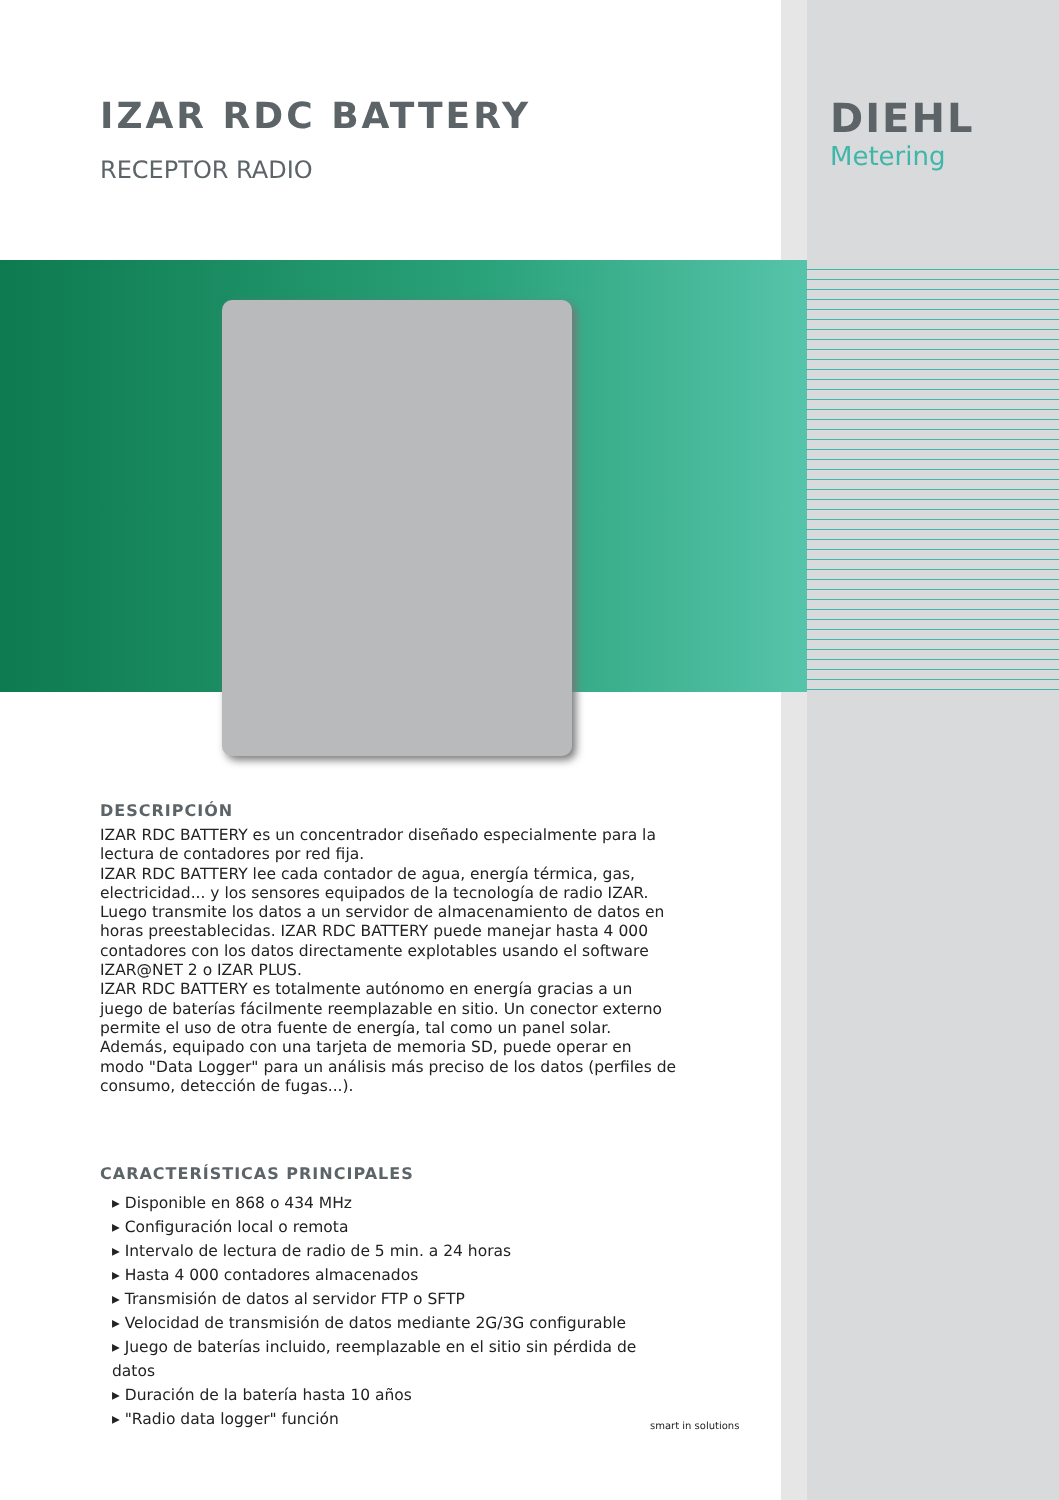DIEHL
Metering
IZAR RDC BATTERY
RECEPTOR RADIO
DESCRIPCIÓN
IZAR RDC BATTERY es un concentrador diseñado especialmente para la lectura de contadores por red fija.
IZAR RDC BATTERY lee cada contador de agua, energía térmica, gas, electricidad... y los sensores equipados de la tecnología de radio IZAR. Luego transmite los datos a un servidor de almacenamiento de datos en horas preestablecidas. IZAR RDC BATTERY puede manejar hasta 4 000 contadores con los datos directamente explotables usando el software IZAR@NET 2 o IZAR PLUS.
IZAR RDC BATTERY es totalmente autónomo en energía gracias a un juego de baterías fácilmente reemplazable en sitio. Un conector externo permite el uso de otra fuente de energía, tal como un panel solar. Además, equipado con una tarjeta de memoria SD, puede operar en modo "Data Logger" para un análisis más preciso de los datos (perfiles de consumo, detección de fugas...).
CARACTERÍSTICAS PRINCIPALES
▸ Disponible en 868 o 434 MHz
▸ Configuración local o remota
▸ Intervalo de lectura de radio de 5 min. a 24 horas
▸ Hasta 4 000 contadores almacenados
▸ Transmisión de datos al servidor FTP o SFTP
▸ Velocidad de transmisión de datos mediante 2G/3G configurable
▸ Juego de baterías incluido, reemplazable en el sitio sin pérdida de datos
▸ Duración de la batería hasta 10 años
▸ "Radio data logger" función
smart in solutions